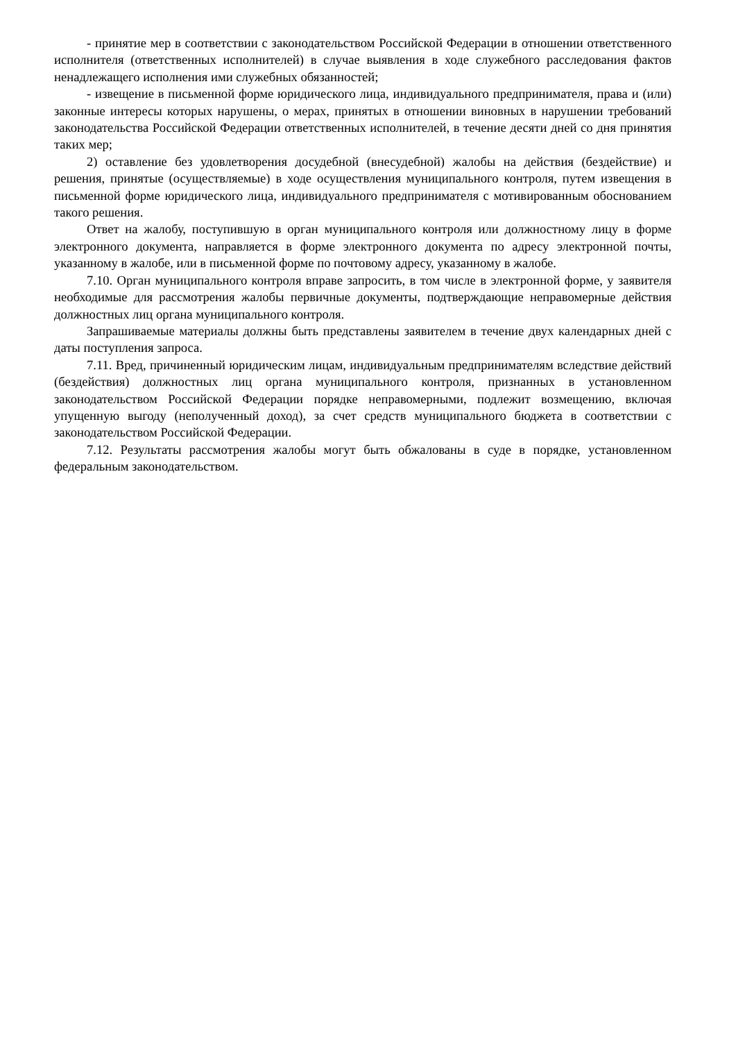- принятие мер в соответствии с законодательством Российской Федерации в отношении ответственного исполнителя (ответственных исполнителей) в случае выявления в ходе служебного расследования фактов ненадлежащего исполнения ими служебных обязанностей;
- извещение в письменной форме юридического лица, индивидуального предпринимателя, права и (или) законные интересы которых нарушены, о мерах, принятых в отношении виновных в нарушении требований законодательства Российской Федерации ответственных исполнителей, в течение десяти дней со дня принятия таких мер;
2) оставление без удовлетворения досудебной (внесудебной) жалобы на действия (бездействие) и решения, принятые (осуществляемые) в ходе осуществления муниципального контроля, путем извещения в письменной форме юридического лица, индивидуального предпринимателя с мотивированным обоснованием такого решения.
Ответ на жалобу, поступившую в орган муниципального контроля или должностному лицу в форме электронного документа, направляется в форме электронного документа по адресу электронной почты, указанному в жалобе, или в письменной форме по почтовому адресу, указанному в жалобе.
7.10. Орган муниципального контроля вправе запросить, в том числе в электронной форме, у заявителя необходимые для рассмотрения жалобы первичные документы, подтверждающие неправомерные действия должностных лиц органа муниципального контроля.
Запрашиваемые материалы должны быть представлены заявителем в течение двух календарных дней с даты поступления запроса.
7.11. Вред, причиненный юридическим лицам, индивидуальным предпринимателям вследствие действий (бездействия) должностных лиц органа муниципального контроля, признанных в установленном законодательством Российской Федерации порядке неправомерными, подлежит возмещению, включая упущенную выгоду (неполученный доход), за счет средств муниципального бюджета в соответствии с законодательством Российской Федерации.
7.12. Результаты рассмотрения жалобы могут быть обжалованы в суде в порядке, установленном федеральным законодательством.